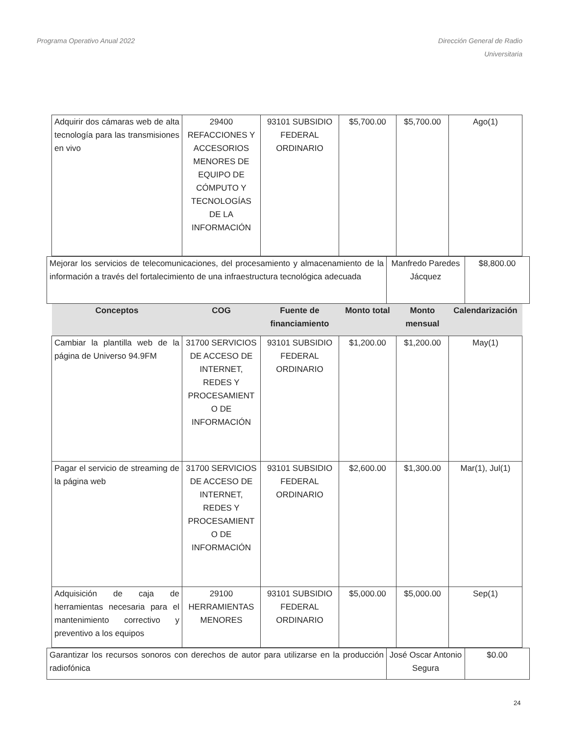Programa Operativo Anual 2022 Dirección General de Radio
Universitaria
| Adquirir dos cámaras web de alta tecnología para las transmisiones en vivo | 29400 REFACCIONES Y ACCESORIOS MENORES DE EQUIPO DE CÓMPUTO Y TECNOLOGÍAS DE LA INFORMACIÓN | 93101 SUBSIDIO FEDERAL ORDINARIO | $5,700.00 | $5,700.00 | Ago(1) |
| Mejorar los servicios de telecomunicaciones, del procesamiento y almacenamiento de la información a través del fortalecimiento de una infraestructura tecnológica adecuada | Manfredo Paredes Jácquez | $8,800.00 |
| Conceptos | COG | Fuente de financiamiento | Monto total | Monto mensual | Calendarización |
| --- | --- | --- | --- | --- | --- |
| Cambiar la plantilla web de la página de Universo 94.9FM | 31700 SERVICIOS DE ACCESO DE INTERNET, REDES Y PROCESAMIENT O DE INFORMACIÓN | 93101 SUBSIDIO FEDERAL ORDINARIO | $1,200.00 | $1,200.00 | May(1) |
| Pagar el servicio de streaming de la página web | 31700 SERVICIOS DE ACCESO DE INTERNET, REDES Y PROCESAMIENT O DE INFORMACIÓN | 93101 SUBSIDIO FEDERAL ORDINARIO | $2,600.00 | $1,300.00 | Mar(1), Jul(1) |
| Adquisición de caja de herramientas necesaria para el mantenimiento correctivo y preventivo a los equipos | 29100 HERRAMIENTAS MENORES | 93101 SUBSIDIO FEDERAL ORDINARIO | $5,000.00 | $5,000.00 | Sep(1) |
| Garantizar los recursos sonoros con derechos de autor para utilizarse en la producción radiofónica | José Oscar Antonio Segura | $0.00 |
24